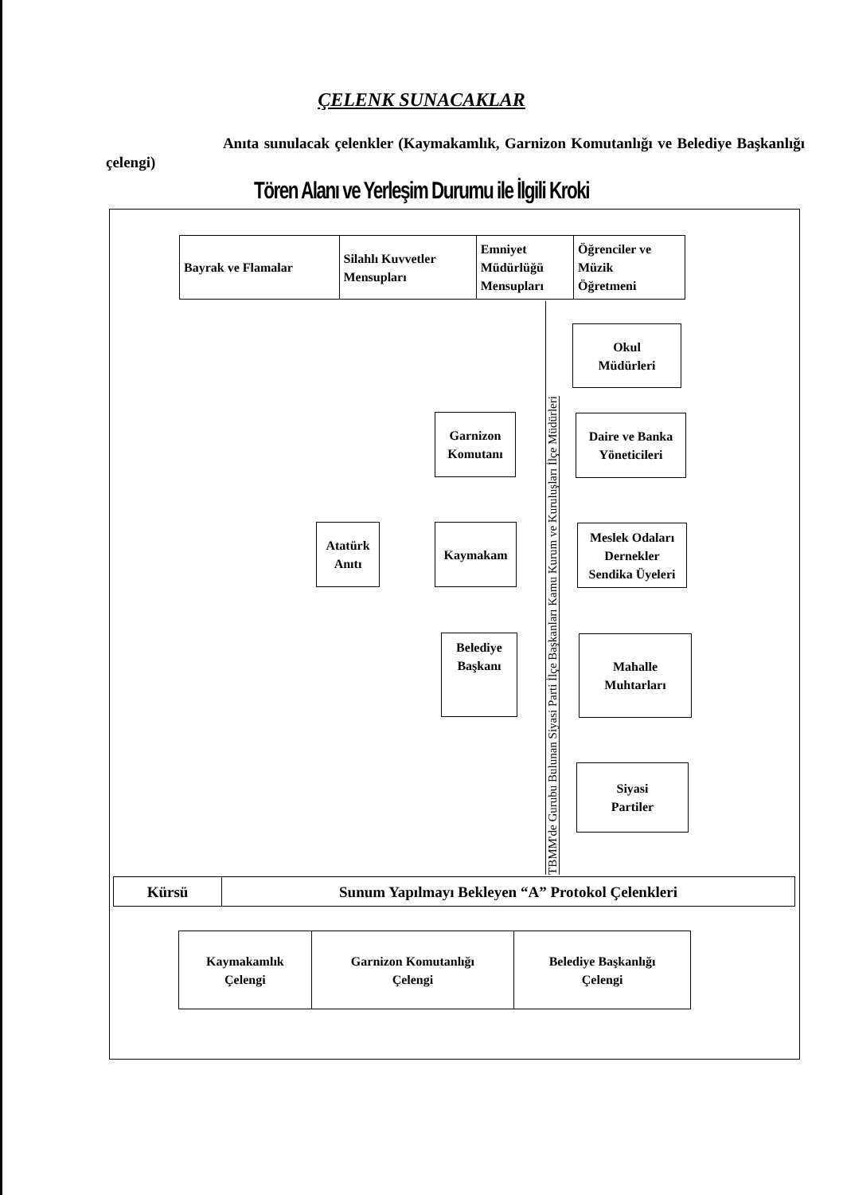ÇELENK SUNACAKLAR
Anıta sunulacak çelenkler (Kaymakamlık, Garnizon Komutanlığı ve Belediye Başkanlığı çelengi)
Tören Alanı ve Yerleşim Durumu ile İlgili Kroki
| Bayrak ve Flamalar | Silahlı Kuvvetler Mensupları | Emniyet Müdürlüğü Mensupları | Öğrenciler ve Müzik Öğretmeni |
TBMM'de Gurubu Bulunan Siyasi Parti İlçe Başkanları Kamu Kurum ve Kuruluşları İlçe Müdürleri
Okul
Müdürleri
Garnizon
Komutanı
Daire ve Banka
Yöneticileri
Atatürk
Anıtı
Kaymakam
Meslek Odaları
Dernekler
Sendika Üyeleri
Belediye
Başkanı
Mahalle
Muhtarları
Siyasi
Partiler
| Kürsü | Sunum Yapılmayı Bekleyen “A” Protokol Çelenkleri |
| Kaymakamlık Çelengi | Garnizon Komutanlığı Çelengi | Belediye Başkanlığı Çelengi |